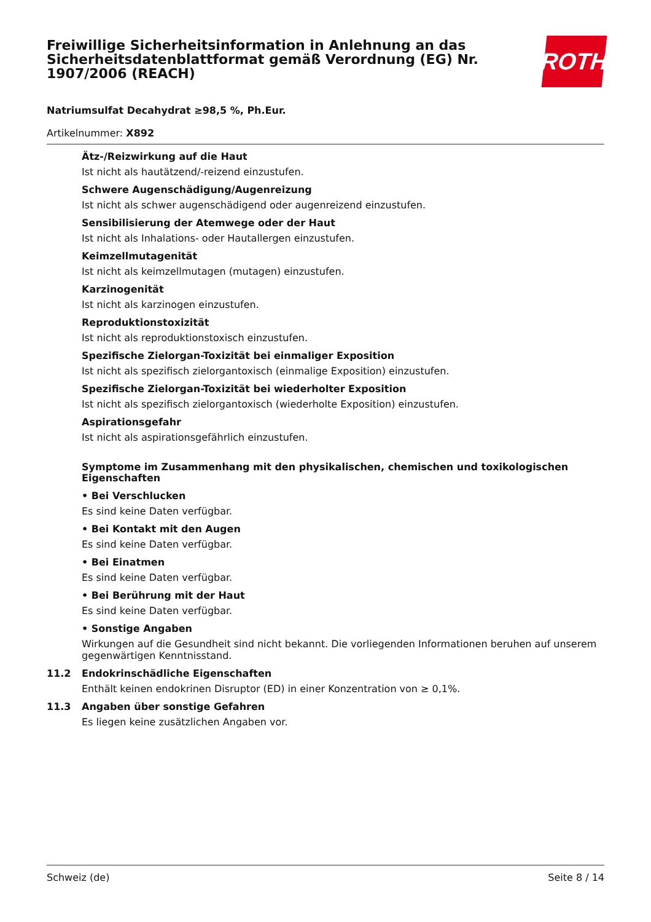Freiwillige Sicherheitsinformation in Anlehnung an das Sicherheitsdatenblattformat gemäß Verordnung (EG) Nr. 1907/2006 (REACH)
ROTH
Natriumsulfat Decahydrat ≥98,5 %, Ph.Eur.
Artikelnummer: X892
Ätz-/Reizwirkung auf die Haut
Ist nicht als hautätzend/-reizend einzustufen.
Schwere Augenschädigung/Augenreizung
Ist nicht als schwer augenschädigend oder augenreizend einzustufen.
Sensibilisierung der Atemwege oder der Haut
Ist nicht als Inhalations- oder Hautallergen einzustufen.
Keimzellmutagenität
Ist nicht als keimzellmutagen (mutagen) einzustufen.
Karzinogenität
Ist nicht als karzinogen einzustufen.
Reproduktionstoxizität
Ist nicht als reproduktionstoxisch einzustufen.
Spezifische Zielorgan-Toxizität bei einmaliger Exposition
Ist nicht als spezifisch zielorgantoxisch (einmalige Exposition) einzustufen.
Spezifische Zielorgan-Toxizität bei wiederholter Exposition
Ist nicht als spezifisch zielorgantoxisch (wiederholte Exposition) einzustufen.
Aspirationsgefahr
Ist nicht als aspirationsgefährlich einzustufen.
Symptome im Zusammenhang mit den physikalischen, chemischen und toxikologischen Eigenschaften
• Bei Verschlucken
Es sind keine Daten verfügbar.
• Bei Kontakt mit den Augen
Es sind keine Daten verfügbar.
• Bei Einatmen
Es sind keine Daten verfügbar.
• Bei Berührung mit der Haut
Es sind keine Daten verfügbar.
• Sonstige Angaben
Wirkungen auf die Gesundheit sind nicht bekannt. Die vorliegenden Informationen beruhen auf unserem gegenwärtigen Kenntnisstand.
11.2 Endokrinschädliche Eigenschaften
Enthält keinen endokrinen Disruptor (ED) in einer Konzentration von ≥ 0,1%.
11.3 Angaben über sonstige Gefahren
Es liegen keine zusätzlichen Angaben vor.
Schweiz (de) Seite 8 / 14